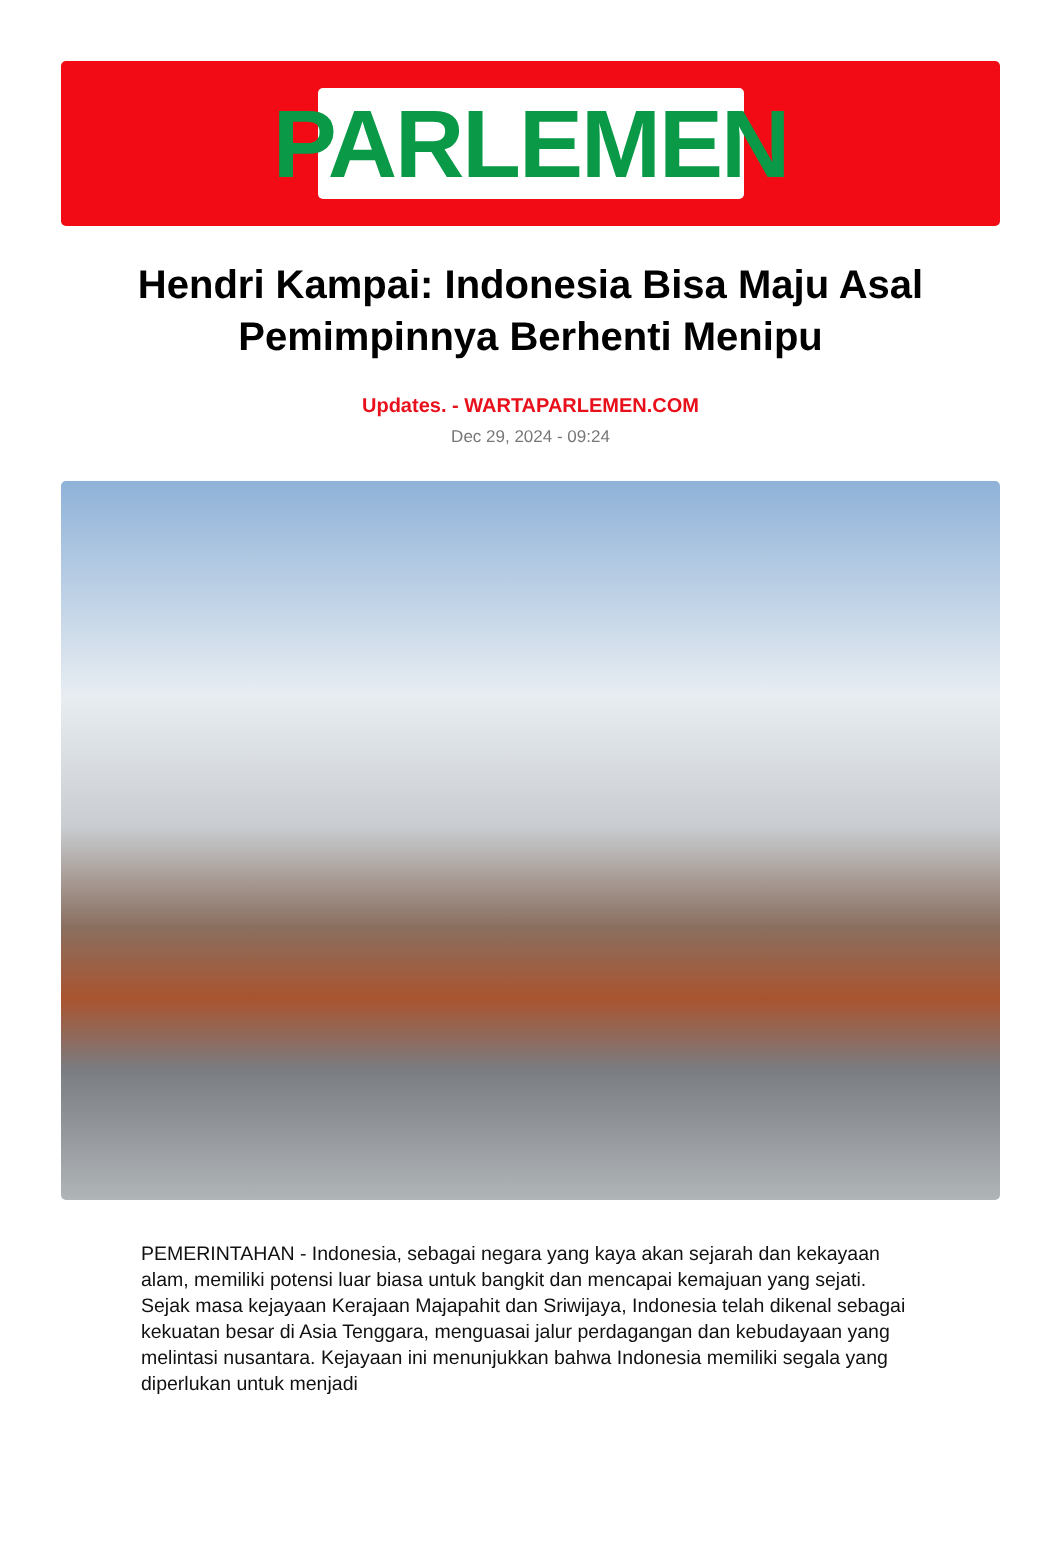PARLEMEN
Hendri Kampai: Indonesia Bisa Maju Asal Pemimpinnya Berhenti Menipu
Updates. - WARTAPARLEMEN.COM
Dec 29, 2024 - 09:24
PEMERINTAHAN - Indonesia, sebagai negara yang kaya akan sejarah dan kekayaan alam, memiliki potensi luar biasa untuk bangkit dan mencapai kemajuan yang sejati. Sejak masa kejayaan Kerajaan Majapahit dan Sriwijaya, Indonesia telah dikenal sebagai kekuatan besar di Asia Tenggara, menguasai jalur perdagangan dan kebudayaan yang melintasi nusantara. Kejayaan ini menunjukkan bahwa Indonesia memiliki segala yang diperlukan untuk menjadi